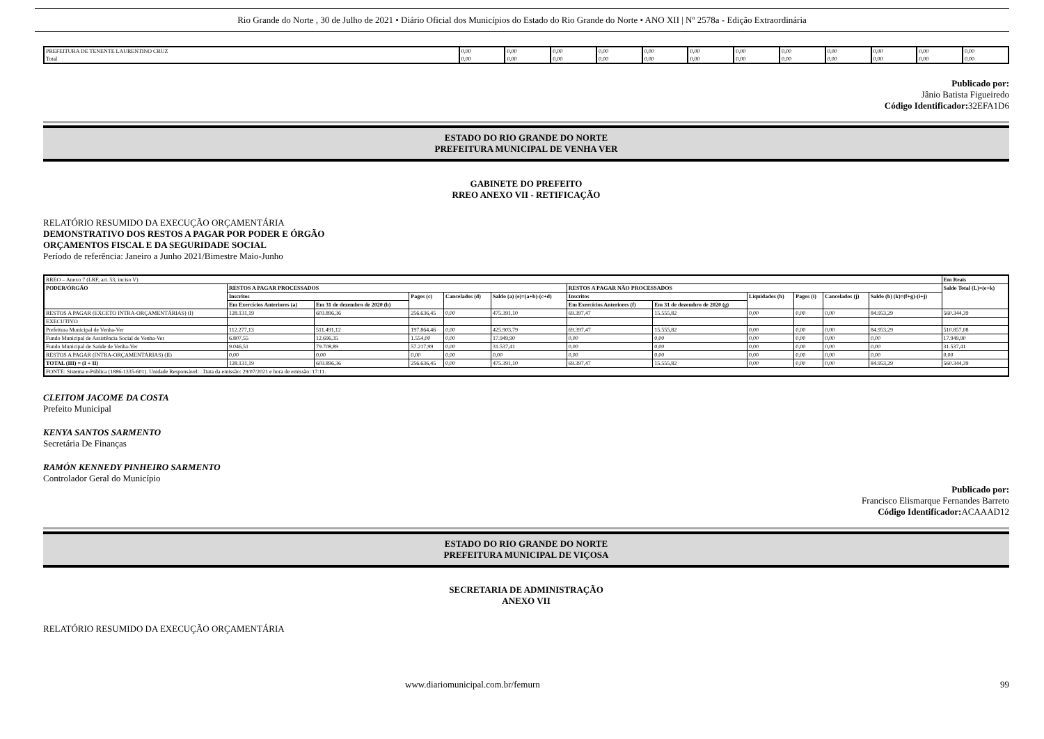Rio Grande do Norte , 30 de Julho de 2021 • Diário Oficial dos Municípios do Estado do Rio Grande do Norte • ANO XII | Nº 2578a - Edição Extraordinária
| PREFEITURA DE TENENTE LAURENTINO CRUZ | 0,00 | 0,00 | 0,00 | 0,00 | 0,00 | 0,00 | 0,00 | 0,00 | 0,00 | 0,00 | 0,00 | 0,00 |
| Total | 0,00 | 0,00 | 0,00 | 0,00 | 0,00 | 0,00 | 0,00 | 0,00 | 0,00 | 0,00 | 0,00 | 0,00 |
Publicado por:
Jânio Batista Figueiredo
Código Identificador: 32EFA1D6
ESTADO DO RIO GRANDE DO NORTE
PREFEITURA MUNICIPAL DE VENHA VER
GABINETE DO PREFEITO
RREO ANEXO VII - RETIFICAÇÃO
RELATÓRIO RESUMIDO DA EXECUÇÃO ORÇAMENTÁRIA
DEMONSTRATIVO DOS RESTOS A PAGAR POR PODER E ÓRGÃO
ORÇAMENTOS FISCAL E DA SEGURIDADE SOCIAL
Período de referência: Janeiro a Junho 2021/Bimestre Maio-Junho
| RREO – Anexo 7 (LRF, art. 53, inciso V) | | | | | | | | | | | | Em Reais |
| PODER/ÓRGÃO | RESTOS A PAGAR PROCESSADOS | | | | | RESTOS A PAGAR NÃO PROCESSADOS | | | | | | Saldo Total (L)=(e+k) |
| | Inscritos | | Pagos (c) | Cancelados (d) | Saldo (a) (e)=(a+b)-(c+d) | Inscritos | | Liquidados (h) | Pagos (i) | Cancelados (j) | Saldo (b) (k)=(f+g)-(i+j) | |
| | Em Exercícios Anteriores (a) | Em 31 de dezembro de 2020 (b) | | | | Em Exercícios Anteriores (f) | Em 31 de dezembro de 2020 (g) | | | | | |
| RESTOS A PAGAR (EXCETO INTRA-ORÇAMENTÁRIAS) (I) | 128.131,19 | 603.896,36 | 256.636,45 | 0,00 | 475.391,10 | 69.397,47 | 15.555,82 | 0,00 | 0,00 | 0,00 | 84.953,29 | 560.344,39 |
| EXECUTIVO | | | | | | | | | | | | |
| Prefeitura Municipal de Venha-Ver | 112.277,13 | 511.491,12 | 197.864,46 | 0,00 | 425.903,79 | 69.397,47 | 15.555,82 | 0,00 | 0,00 | 0,00 | 84.953,29 | 510.857,08 |
| Fundo Municipal de Assistência Social de Venha-Ver | 6.807,55 | 12.696,35 | 1.554,00 | 0,00 | 17.949,90 | 0,00 | 0,00 | 0,00 | 0,00 | 0,00 | 0,00 | 17.949,90 |
| Fundo Municipal de Saúde de Venha-Ver | 9.046,51 | 79.708,89 | 57.217,99 | 0,00 | 31.537,41 | 0,00 | 0,00 | 0,00 | 0,00 | 0,00 | 0,00 | 31.537,41 |
| RESTOS A PAGAR (INTRA-ORÇAMENTÁRIAS) (II) | 0,00 | 0,00 | 0,00 | 0,00 | 0,00 | 0,00 | 0,00 | 0,00 | 0,00 | 0,00 | 0,00 | 0,00 |
| TOTAL (III) = (I + II) | 128.131,19 | 603.896,36 | 256.636,45 | 0,00 | 475.391,10 | 69.397,47 | 15.555,82 | 0,00 | 0,00 | 0,00 | 84.953,29 | 560.344,39 |
| FONTE: Sistema e-Pública (1886-1335-601). Unidade Responsável: . Data da emissão: 29/07/2021 e hora de emissão: 17:11. | | | | | | | | | | | | |
CLEITOM JACOME DA COSTA
Prefeito Municipal
KENYA SANTOS SARMENTO
Secretária De Finanças
RAMÓN KENNEDY PINHEIRO SARMENTO
Controlador Geral do Município
Publicado por:
Francisco Elismarque Fernandes Barreto
Código Identificador: ACAAAD12
ESTADO DO RIO GRANDE DO NORTE
PREFEITURA MUNICIPAL DE VIÇOSA
SECRETARIA DE ADMINISTRAÇÃO
ANEXO VII
RELATÓRIO RESUMIDO DA EXECUÇÃO ORÇAMENTÁRIA
www.diariomunicipal.com.br/femurn 99